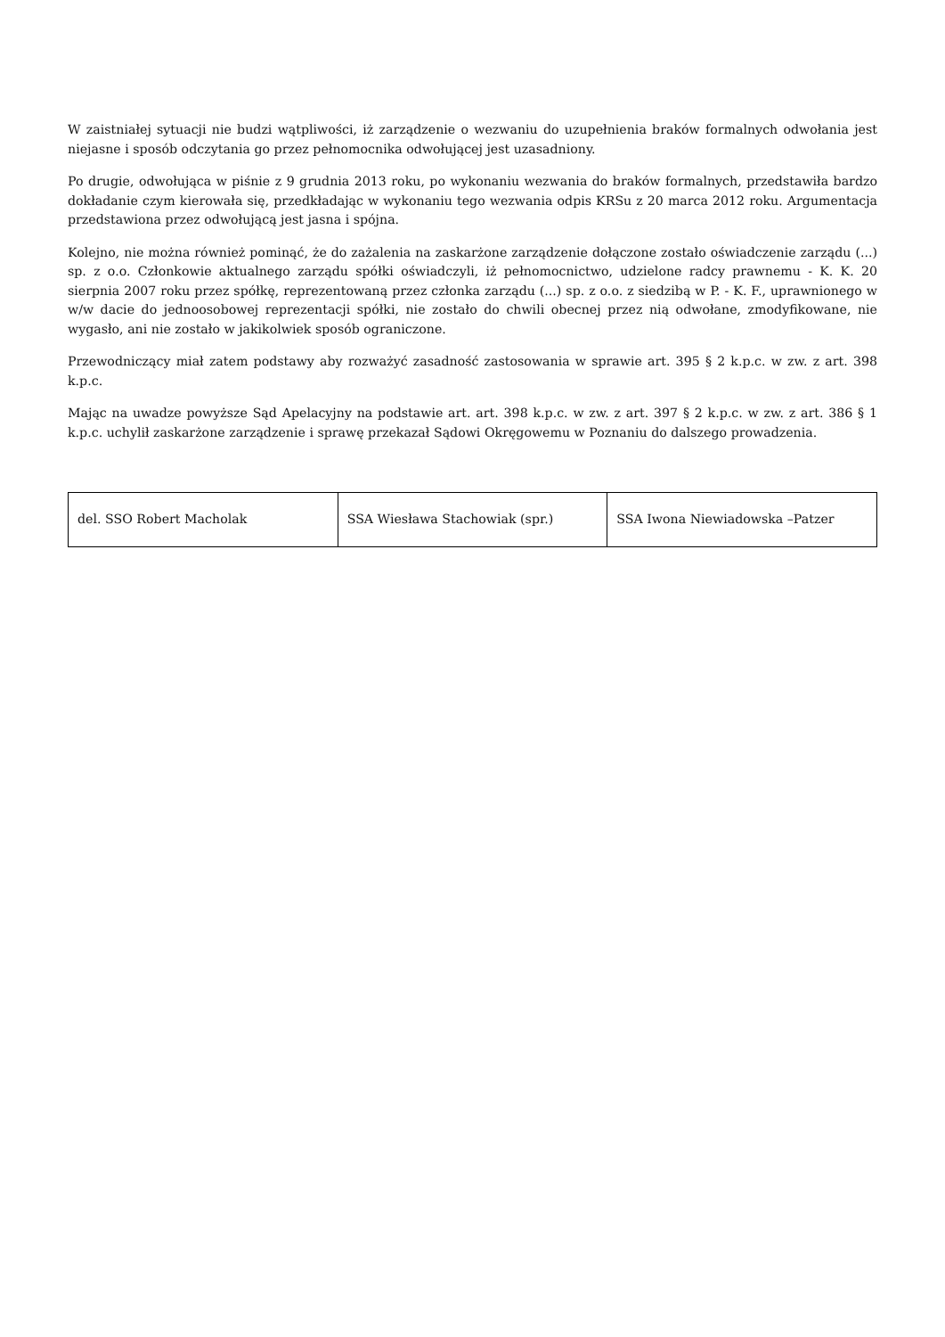W zaistniałej sytuacji nie budzi wątpliwości, iż zarządzenie o wezwaniu do uzupełnienia braków formalnych odwołania jest niejasne i sposób odczytania go przez pełnomocnika odwołującej jest uzasadniony.
Po drugie, odwołująca w piśnie z 9 grudnia 2013 roku, po wykonaniu wezwania do braków formalnych, przedstawiła bardzo dokładanie czym kierowała się, przedkładając w wykonaniu tego wezwania odpis KRSu z 20 marca 2012 roku. Argumentacja przedstawiona przez odwołującą jest jasna i spójna.
Kolejno, nie można również pominąć, że do zażalenia na zaskarżone zarządzenie dołączone zostało oświadczenie zarządu (...) sp. z o.o. Członkowie aktualnego zarządu spółki oświadczyli, iż pełnomocnictwo, udzielone radcy prawnemu - K. K. 20 sierpnia 2007 roku przez spółkę, reprezentowaną przez członka zarządu (...) sp. z o.o. z siedzibą w P. - K. F., uprawnionego w w/w dacie do jednoosobowej reprezentacji spółki, nie zostało do chwili obecnej przez nią odwołane, zmodyfikowane, nie wygasło, ani nie zostało w jakikolwiek sposób ograniczone.
Przewodniczący miał zatem podstawy aby rozważyć zasadność zastosowania w sprawie art. 395 § 2 k.p.c. w zw. z art. 398 k.p.c.
Mając na uwadze powyższe Sąd Apelacyjny na podstawie art. art. 398 k.p.c. w zw. z art. 397 § 2 k.p.c. w zw. z art. 386 § 1 k.p.c. uchylił zaskarżone zarządzenie i sprawę przekazał Sądowi Okręgowemu w Poznaniu do dalszego prowadzenia.
| del. SSO Robert Macholak | SSA Wiesława Stachowiak (spr.) | SSA Iwona Niewiadowska –Patzer |